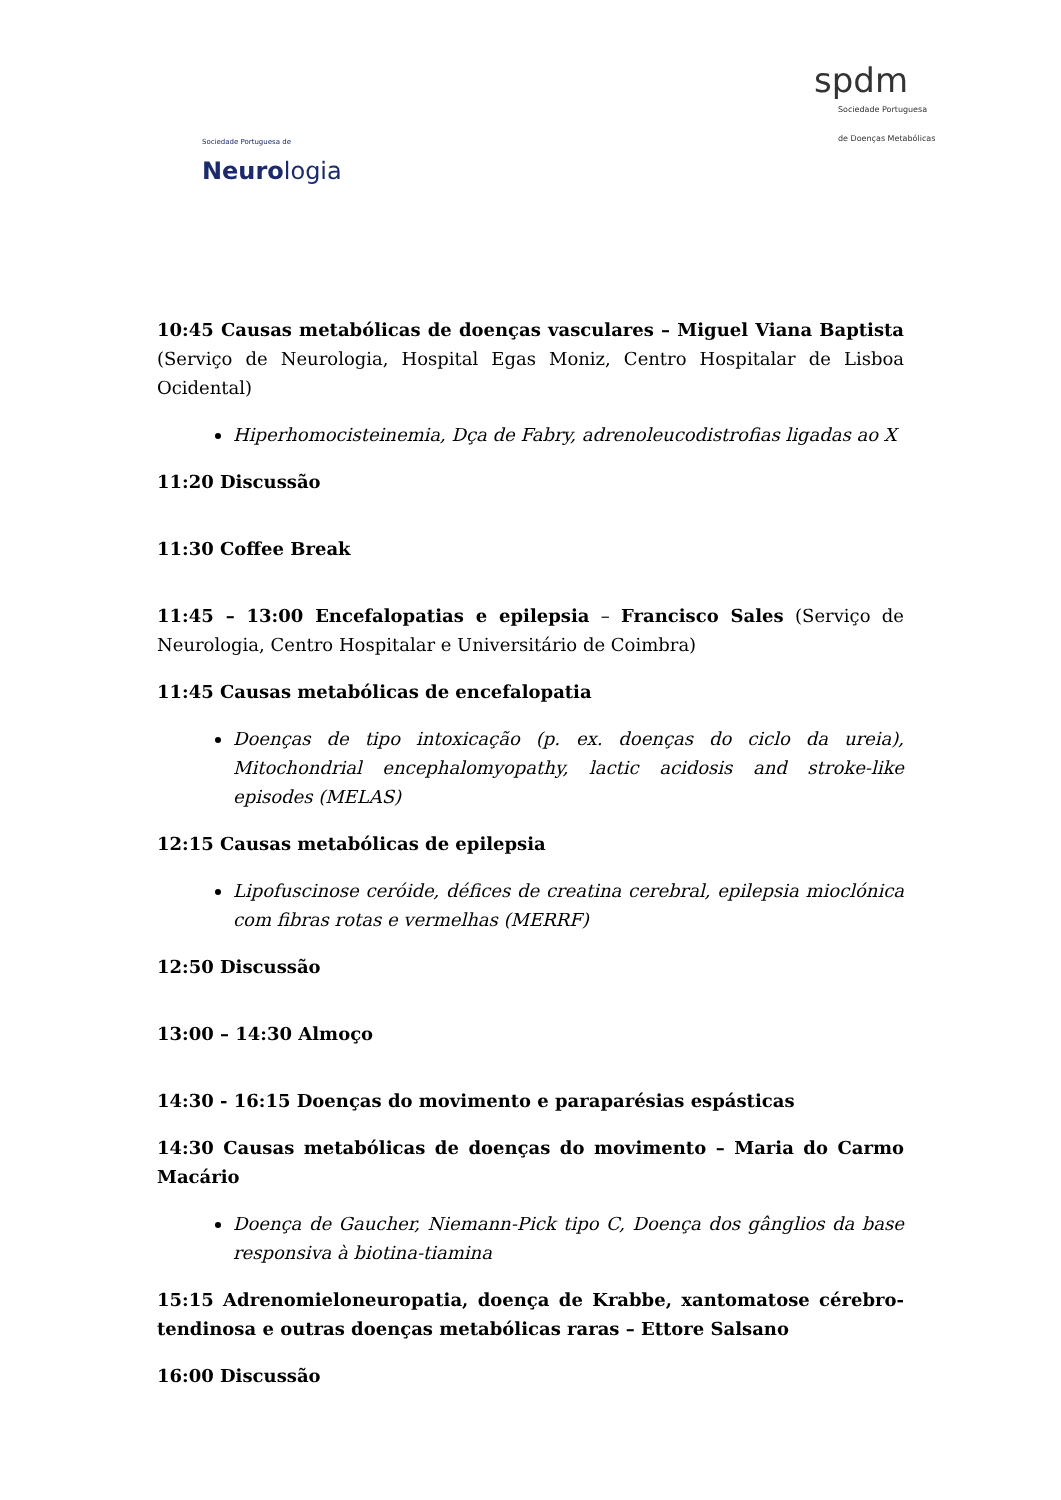Sociedade Portuguesa de
Neurologia
spdm
Sociedade Portuguesa
de Doenças Metabólicas
10:45 Causas metabólicas de doenças vasculares – Miguel Viana Baptista (Serviço de Neurologia, Hospital Egas Moniz, Centro Hospitalar de Lisboa Ocidental)
Hiperhomocisteinemia, Dça de Fabry, adrenoleucodistrofias ligadas ao X
11:20 Discussão
11:30 Coffee Break
11:45 – 13:00 Encefalopatias e epilepsia – Francisco Sales (Serviço de Neurologia, Centro Hospitalar e Universitário de Coimbra)
11:45 Causas metabólicas de encefalopatia
Doenças de tipo intoxicação (p. ex. doenças do ciclo da ureia), Mitochondrial encephalomyopathy, lactic acidosis and stroke-like episodes (MELAS)
12:15 Causas metabólicas de epilepsia
Lipofuscinose ceróide, défices de creatina cerebral, epilepsia mioclónica com fibras rotas e vermelhas (MERRF)
12:50 Discussão
13:00 – 14:30 Almoço
14:30 - 16:15 Doenças do movimento e paraparésias espásticas
14:30 Causas metabólicas de doenças do movimento – Maria do Carmo Macário
Doença de Gaucher, Niemann-Pick tipo C, Doença dos gânglios da base responsiva à biotina-tiamina
15:15 Adrenomieloneuropatia, doença de Krabbe, xantomatose cérebro-tendinosa e outras doenças metabólicas raras – Ettore Salsano
16:00 Discussão